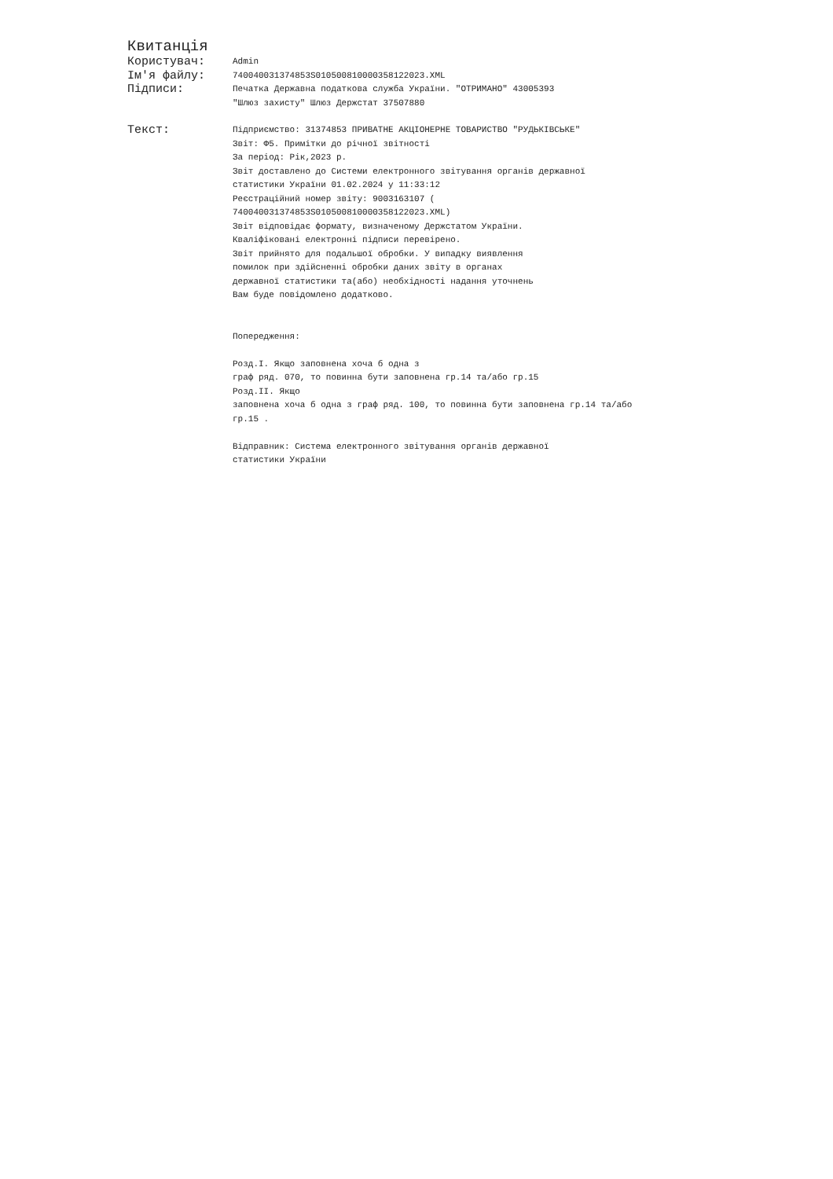Квитанція
Користувач:
Admin
Ім'я файлу:
740040031374853S0105008100003581220​23.XML
Підписи:
Печатка Державна податкова служба України. "ОТРИМАНО" 43005393 "Шлюз захисту" Шлюз Держстат 37507880
Текст:
Підприємство: 31374853 ПРИВАТНЕ АКЦІОНЕРНЕ ТОВАРИСТВО "РУДЬКІВСЬКЕ" Звіт: Ф5. Примітки до річної звітності За період: Рік,2023 р. Звіт доставлено до Системи електронного звітування органів державної статистики України 01.02.2024 у 11:33:12 Реєстраційний номер звіту: 9003163107 ( 740040031374853S010500810000358122023.XML) Звіт відповідає формату, визначеному Держстатом України. Кваліфіковані електронні підписи перевірено. Звіт прийнято для подальшої обробки. У випадку виявлення помилок при здійсненні обробки даних звіту в органах державної статистики та(або) необхідності надання уточнень Вам буде повідомлено додатково. Попередження: Розд.I. Якщо заповнена хоча б одна з граф ряд. 070, то повинна бути заповнена гр.14 та/або гр.15 Розд.II. Якщо заповнена хоча б одна з граф ряд. 100, то повинна бути заповнена гр.14 та/або гр.15 . Відправник: Система електронного звітування органів державної статистики України